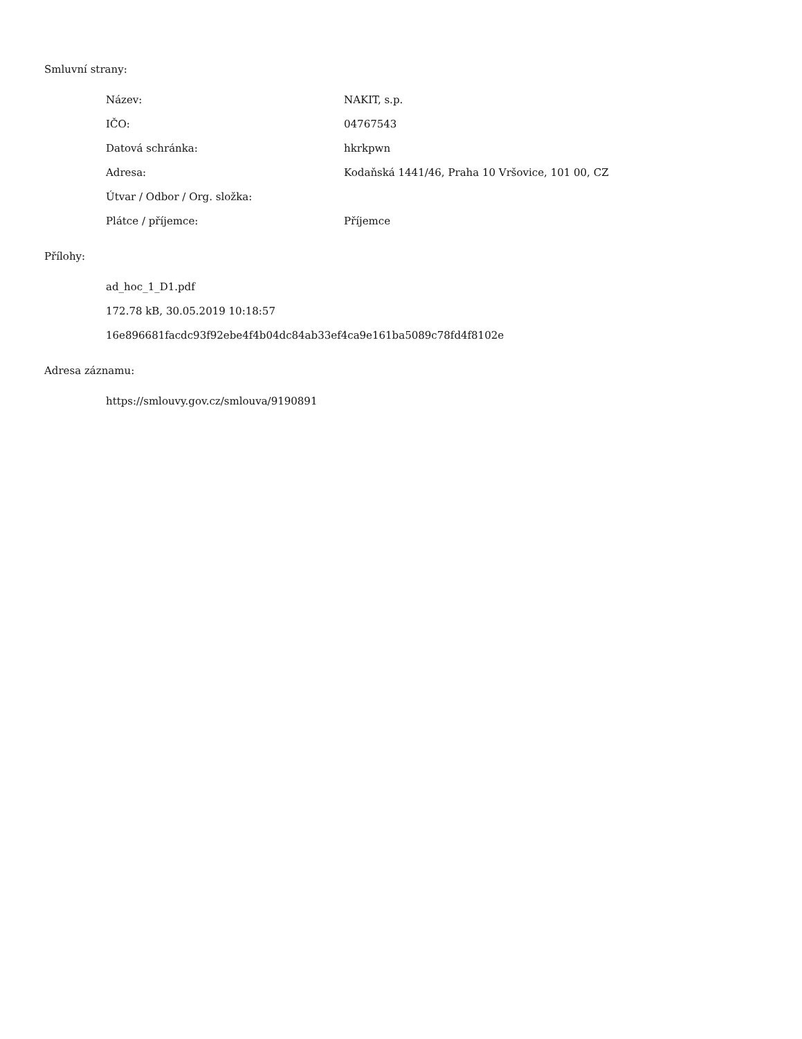Smluvní strany:
| Název: | NAKIT, s.p. |
| IČO: | 04767543 |
| Datová schránka: | hkrkpwn |
| Adresa: | Kodaňská 1441/46, Praha 10 Vršovice, 101 00, CZ |
| Útvar / Odbor / Org. složka: | |
| Plátce / příjemce: | Příjemce |
Přílohy:
ad_hoc_1_D1.pdf
172.78 kB, 30.05.2019 10:18:57
16e896681facdc93f92ebe4f4b04dc84ab33ef4ca9e161ba5089c78fd4f8102e
Adresa záznamu:
https://smlouvy.gov.cz/smlouva/9190891